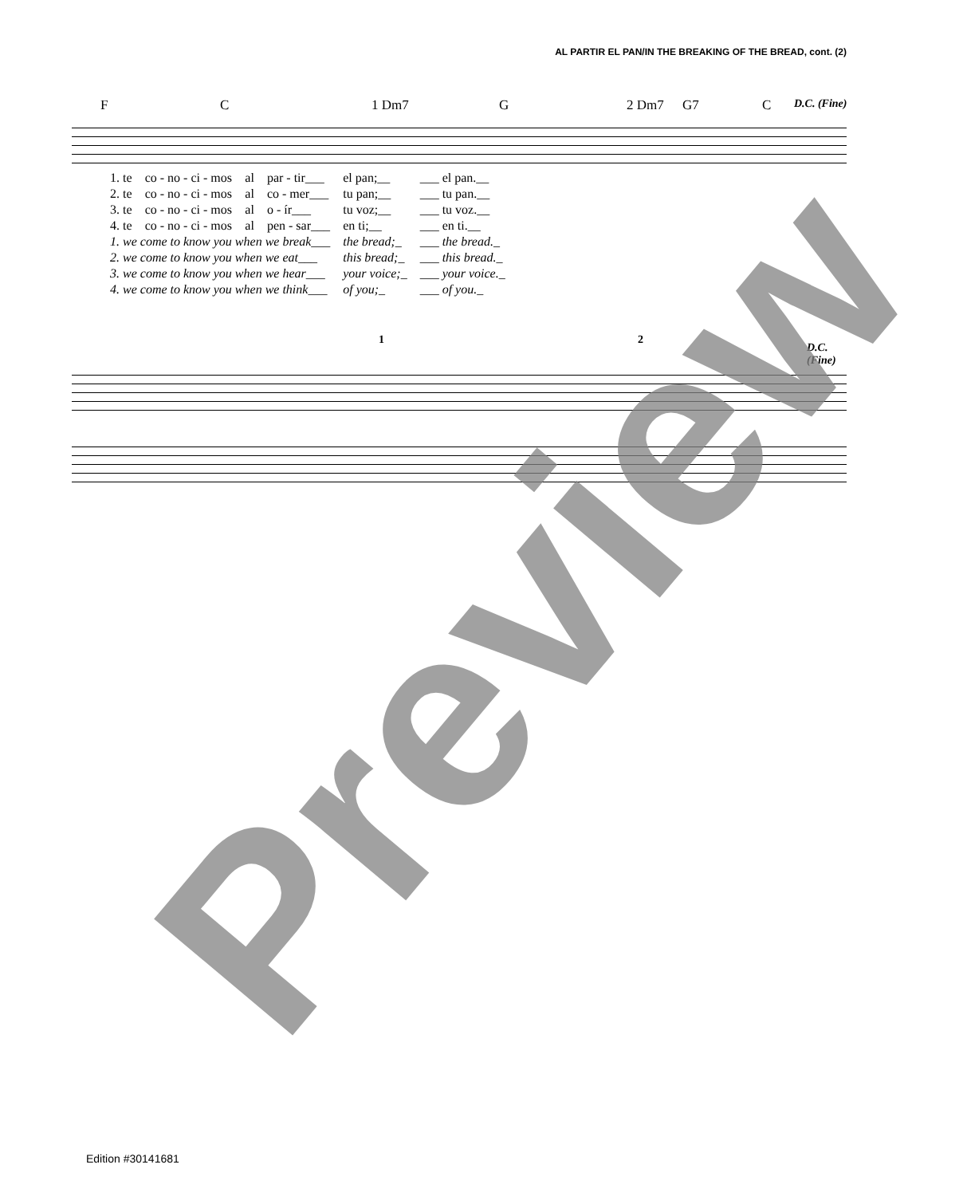AL PARTIR EL PAN/IN THE BREAKING OF THE BREAD, cont. (2)
F C 1 Dm7 G 2 Dm7 G7 C D.C. (Fine)
| 1. te | co - no - ci - mos | al | par - tir___ | el pan;__ | ___ el pan.__ |
| 2. te | co - no - ci - mos | al | co - mer___ | tu pan;__ | ___ tu pan.__ |
| 3. te | co - no - ci - mos | al | o - ír___ | tu voz;__ | ___ tu voz.__ |
| 4. te | co - no - ci - mos | al | pen - sar___ | en ti;__ | ___ en ti.__ |
| 1. we come to know you when we break___ | | | | the bread;_ | ___ the bread._ |
| 2. we come to know you when we eat___ | | | | this bread;_ | ___ this bread._ |
| 3. we come to know you when we hear___ | | | | your voice;_ | ___ your voice._ |
| 4. we come to know you when we think___ | | | | of you;_ | ___ of you._ |
1 2
D.C.
(Fine)
Preview
Edition #30141681